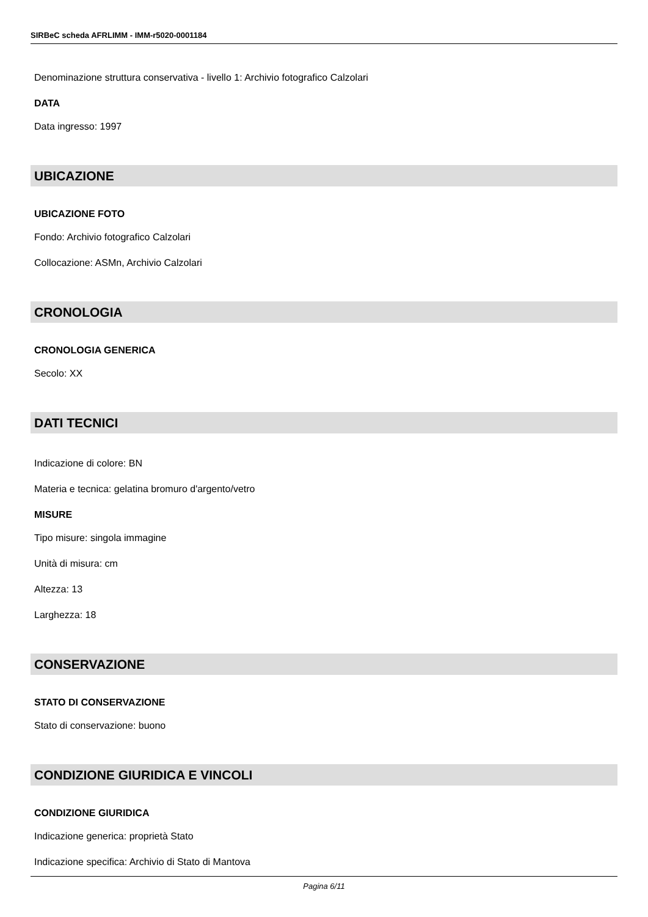SIRBeC scheda AFRLIMM - IMM-r5020-0001184
Denominazione struttura conservativa - livello 1: Archivio fotografico Calzolari
DATA
Data ingresso: 1997
UBICAZIONE
UBICAZIONE FOTO
Fondo: Archivio fotografico Calzolari
Collocazione: ASMn, Archivio Calzolari
CRONOLOGIA
CRONOLOGIA GENERICA
Secolo: XX
DATI TECNICI
Indicazione di colore: BN
Materia e tecnica: gelatina bromuro d'argento/vetro
MISURE
Tipo misure: singola immagine
Unità di misura: cm
Altezza: 13
Larghezza: 18
CONSERVAZIONE
STATO DI CONSERVAZIONE
Stato di conservazione: buono
CONDIZIONE GIURIDICA E VINCOLI
CONDIZIONE GIURIDICA
Indicazione generica: proprietà Stato
Indicazione specifica: Archivio di Stato di Mantova
Pagina 6/11